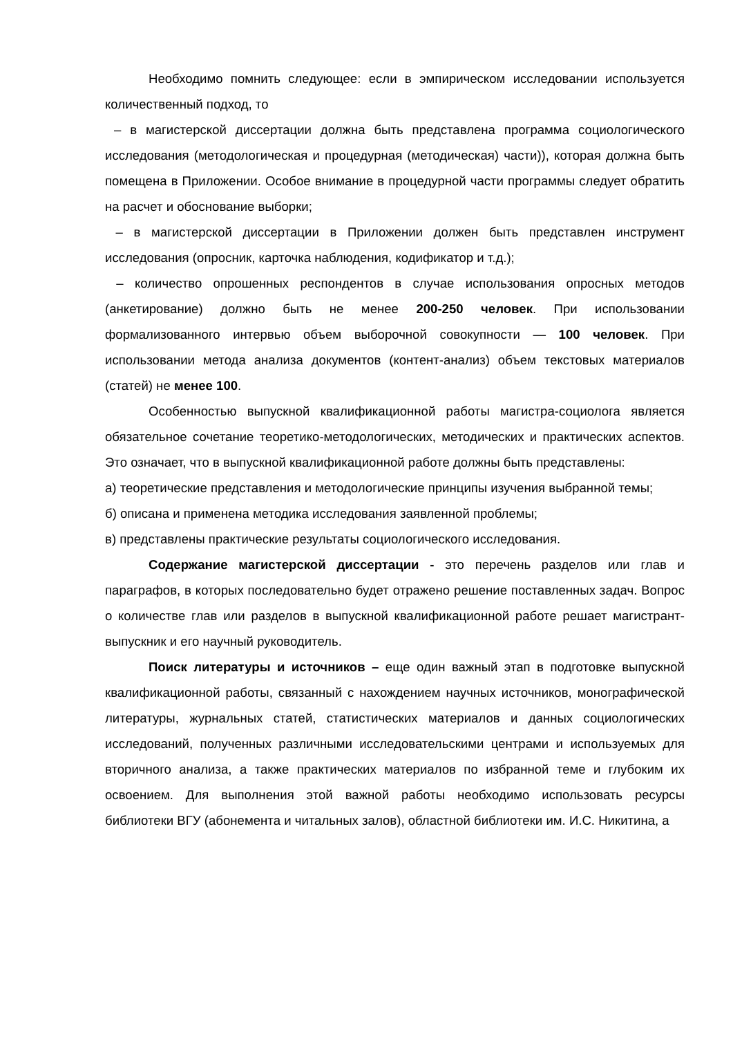Необходимо помнить следующее: если в эмпирическом исследовании используется количественный подход, то
– в магистерской диссертации должна быть представлена программа социологического исследования (методологическая и процедурная (методическая) части)), которая должна быть помещена в Приложении. Особое внимание в процедурной части программы следует обратить на расчет и обоснование выборки;
– в магистерской диссертации в Приложении должен быть представлен инструмент исследования (опросник, карточка наблюдения, кодификатор и т.д.);
– количество опрошенных респондентов в случае использования опросных методов (анкетирование) должно быть не менее 200-250 человек. При использовании формализованного интервью объем выборочной совокупности — 100 человек. При использовании метода анализа документов (контент-анализ) объем текстовых материалов (статей) не менее 100.
Особенностью выпускной квалификационной работы магистра-социолога является обязательное сочетание теоретико-методологических, методических и практических аспектов. Это означает, что в выпускной квалификационной работе должны быть представлены:
а) теоретические представления и методологические принципы изучения выбранной темы;
б) описана и применена методика исследования заявленной проблемы;
в) представлены практические результаты социологического исследования.
Содержание магистерской диссертации - это перечень разделов или глав и параграфов, в которых последовательно будет отражено решение поставленных задач. Вопрос о количестве глав или разделов в выпускной квалификационной работе решает магистрант-выпускник и его научный руководитель.
Поиск литературы и источников – еще один важный этап в подготовке выпускной квалификационной работы, связанный с нахождением научных источников, монографической литературы, журнальных статей, статистических материалов и данных социологических исследований, полученных различными исследовательскими центрами и используемых для вторичного анализа, а также практических материалов по избранной теме и глубоким их освоением. Для выполнения этой важной работы необходимо использовать ресурсы библиотеки ВГУ (абонемента и читальных залов), областной библиотеки им. И.С. Никитина, а